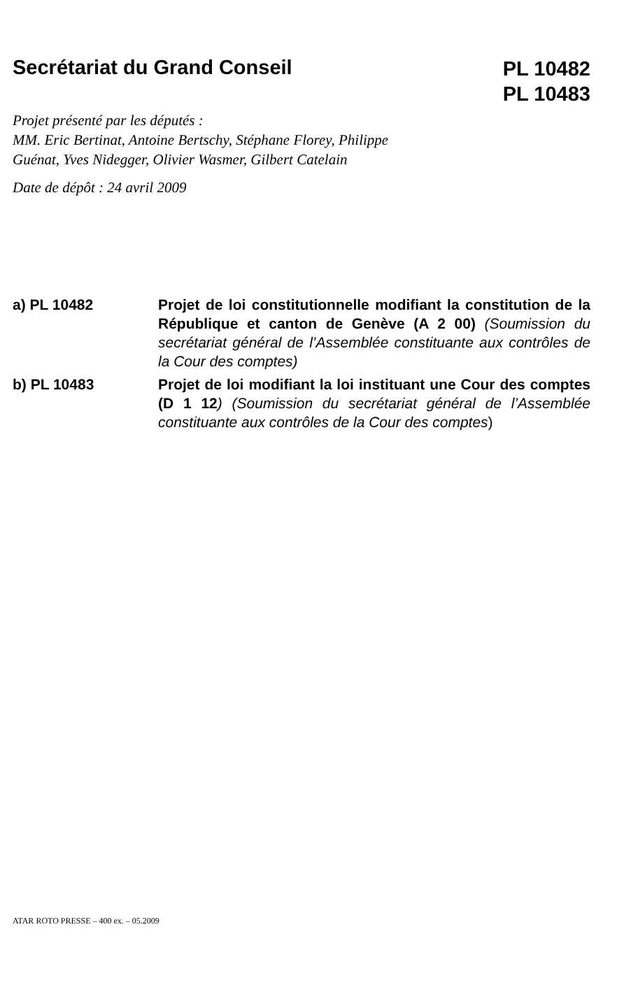Secrétariat du Grand Conseil
PL 10482
PL 10483
Projet présenté par les députés :
MM. Eric Bertinat, Antoine Bertschy, Stéphane Florey, Philippe Guénat, Yves Nidegger, Olivier Wasmer, Gilbert Catelain
Date de dépôt : 24 avril 2009
a) PL 10482 Projet de loi constitutionnelle modifiant la constitution de la République et canton de Genève (A 2 00) (Soumission du secrétariat général de l’Assemblée constituante aux contrôles de la Cour des comptes)
b) PL 10483 Projet de loi modifiant la loi instituant une Cour des comptes (D 1 12) (Soumission du secrétariat général de l’Assemblée constituante aux contrôles de la Cour des comptes)
ATAR ROTO PRESSE – 400 ex. – 05.2009